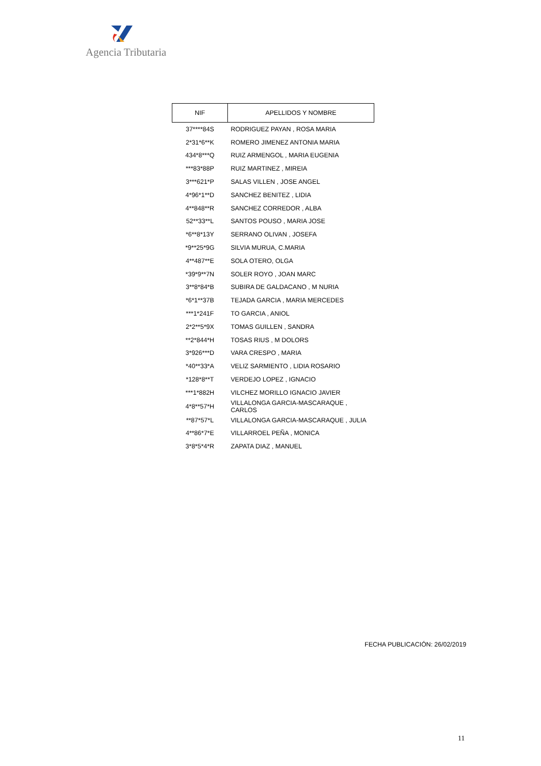Agencia Tributaria
| NIF | APELLIDOS Y NOMBRE |
| --- | --- |
| 37****84S | RODRIGUEZ PAYAN , ROSA MARIA |
| 2*31*6**K | ROMERO JIMENEZ ANTONIA MARIA |
| 434*8***Q | RUIZ ARMENGOL , MARIA EUGENIA |
| ***83*88P | RUIZ MARTINEZ , MIREIA |
| 3***621*P | SALAS VILLEN , JOSE ANGEL |
| 4*96*1**D | SANCHEZ BENITEZ , LIDIA |
| 4**848**R | SANCHEZ CORREDOR , ALBA |
| 52**33**L | SANTOS POUSO , MARIA JOSE |
| *6**8*13Y | SERRANO OLIVAN , JOSEFA |
| *9**25*9G | SILVIA MURUA, C.MARIA |
| 4**487**E | SOLA OTERO, OLGA |
| *39*9**7N | SOLER ROYO , JOAN MARC |
| 3**8*84*B | SUBIRA DE GALDACANO , M NURIA |
| *6*1**37B | TEJADA GARCIA , MARIA MERCEDES |
| ***1*241F | TO GARCIA , ANIOL |
| 2*2**5*9X | TOMAS GUILLEN , SANDRA |
| **2*844*H | TOSAS RIUS , M DOLORS |
| 3*926***D | VARA CRESPO , MARIA |
| *40**33*A | VELIZ SARMIENTO , LIDIA ROSARIO |
| *128*8**T | VERDEJO LOPEZ , IGNACIO |
| ***1*882H | VILCHEZ MORILLO IGNACIO JAVIER |
| 4*8**57*H | VILLALONGA GARCIA-MASCARAQUE , CARLOS |
| **87*57*L | VILLALONGA GARCIA-MASCARAQUE , JULIA |
| 4**86*7*E | VILLARROEL PEÑA , MONICA |
| 3*8*5*4*R | ZAPATA DIAZ , MANUEL |
FECHA PUBLICACIÓN: 26/02/2019
11